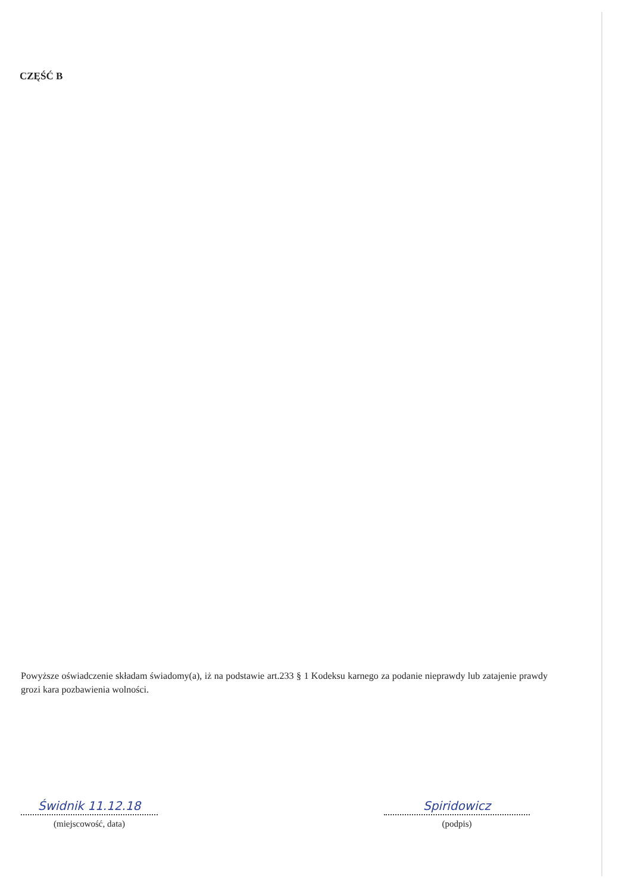CZĘŚĆ B
Powyższe oświadczenie składam świadomy(a), iż na podstawie art.233 § 1 Kodeksu karnego za podanie nieprawdy lub zatajenie prawdy grozi kara pozbawienia wolności.
Świdnik 11.12.18
(miejscowość, data)
Spiridowicz
(podpis)